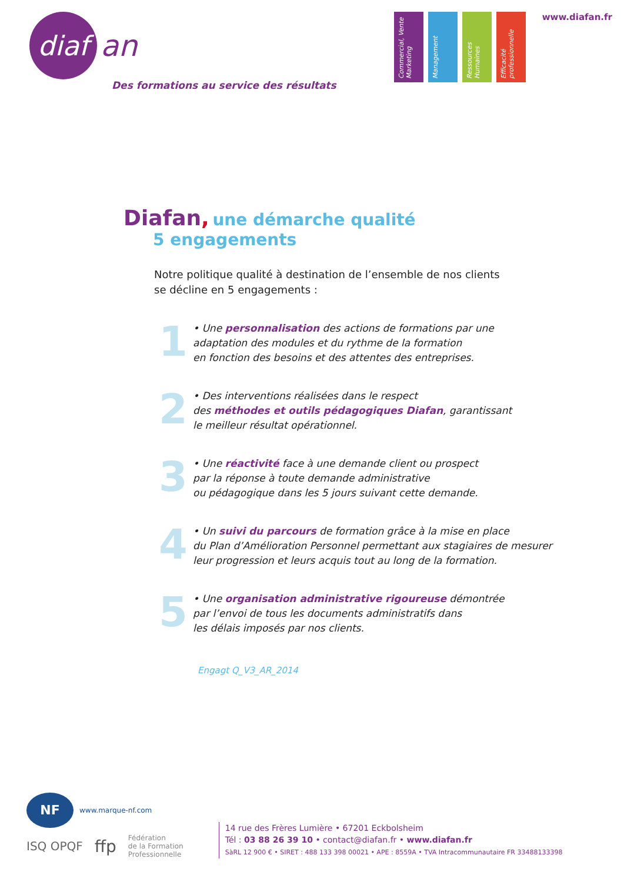diaf
an
Des formations au service des résultats
Commercial, Vente Marketing
Management
Ressources Humaines
Efficacité professionnelle
www.diafan.fr
Diafan, une démarche qualité
5 engagements
Notre politique qualité à destination de l’ensemble de nos clients
se décline en 5 engagements :
1
• Une personnalisation des actions de formations par une
adaptation des modules et du rythme de la formation
en fonction des besoins et des attentes des entreprises.
2
• Des interventions réalisées dans le respect
des méthodes et outils pédagogiques Diafan, garantissant
le meilleur résultat opérationnel.
3
• Une réactivité face à une demande client ou prospect
par la réponse à toute demande administrative
ou pédagogique dans les 5 jours suivant cette demande.
4
• Un suivi du parcours de formation grâce à la mise en place
du Plan d’Amélioration Personnel permettant aux stagiaires de mesurer
leur progression et leurs acquis tout au long de la formation.
5
• Une organisation administrative rigoureuse démontrée
par l’envoi de tous les documents administratifs dans
les délais imposés par nos clients.
Engagt Q_V3_AR_2014
NF
www.marque-nf.com
ISQ OPQF ffp Fédération
de la Formation
Professionnelle
14 rue des Frères Lumière • 67201 Eckbolsheim
Tél : 03 88 26 39 10 • contact@diafan.fr • www.diafan.fr
SàRL 12 900 € • SIRET : 488 133 398 00021 • APE : 8559A • TVA Intracommunautaire FR 33488133398